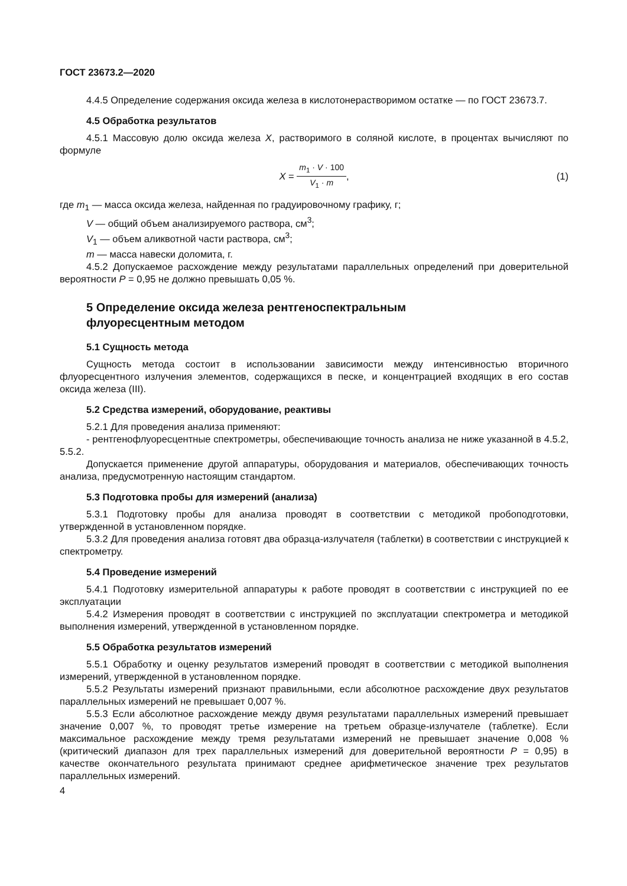ГОСТ 23673.2—2020
4.4.5 Определение содержания оксида железа в кислотонерастворимом остатке — по ГОСТ 23673.7.
4.5 Обработка результатов
4.5.1 Массовую долю оксида железа X, растворимого в соляной кислоте, в процентах вычисляют по формуле
X = m<sub>1</sub> · V · 100 V<sub>1</sub> · m, (1)
где m<sub>1</sub> — масса оксида железа, найденная по градуировочному графику, г;
V — общий объем анализируемого раствора, см<sup>3</sup>;
V<sub>1</sub> — объем аликвотной части раствора, см<sup>3</sup>;
m — масса навески доломита, г.
4.5.2 Допускаемое расхождение между результатами параллельных определений при доверительной вероятности P = 0,95 не должно превышать 0,05 %.
5 Определение оксида железа рентгеноспектральным
флуоресцентным методом
5.1 Сущность метода
Сущность метода состоит в использовании зависимости между интенсивностью вторичного флуоресцентного излучения элементов, содержащихся в песке, и концентрацией входящих в его состав оксида железа (III).
5.2 Средства измерений, оборудование, реактивы
5.2.1 Для проведения анализа применяют:
- рентгенофлуоресцентные спектрометры, обеспечивающие точность анализа не ниже указанной в 4.5.2, 5.5.2.
Допускается применение другой аппаратуры, оборудования и материалов, обеспечивающих точность анализа, предусмотренную настоящим стандартом.
5.3 Подготовка пробы для измерений (анализа)
5.3.1 Подготовку пробы для анализа проводят в соответствии с методикой пробоподготовки, утвержденной в установленном порядке.
5.3.2 Для проведения анализа готовят два образца-излучателя (таблетки) в соответствии с инструкцией к спектрометру.
5.4 Проведение измерений
5.4.1 Подготовку измерительной аппаратуры к работе проводят в соответствии с инструкцией по ее эксплуатации
5.4.2 Измерения проводят в соответствии с инструкцией по эксплуатации спектрометра и методикой выполнения измерений, утвержденной в установленном порядке.
5.5 Обработка результатов измерений
5.5.1 Обработку и оценку результатов измерений проводят в соответствии с методикой выполнения измерений, утвержденной в установленном порядке.
5.5.2 Результаты измерений признают правильными, если абсолютное расхождение двух результатов параллельных измерений не превышает 0,007 %.
5.5.3 Если абсолютное расхождение между двумя результатами параллельных измерений превышает значение 0,007 %, то проводят третье измерение на третьем образце-излучателе (таблетке). Если максимальное расхождение между тремя результатами измерений не превышает значение 0,008 % (критический диапазон для трех параллельных измерений для доверительной вероятности P = 0,95) в качестве окончательного результата принимают среднее арифметическое значение трех результатов параллельных измерений.
4